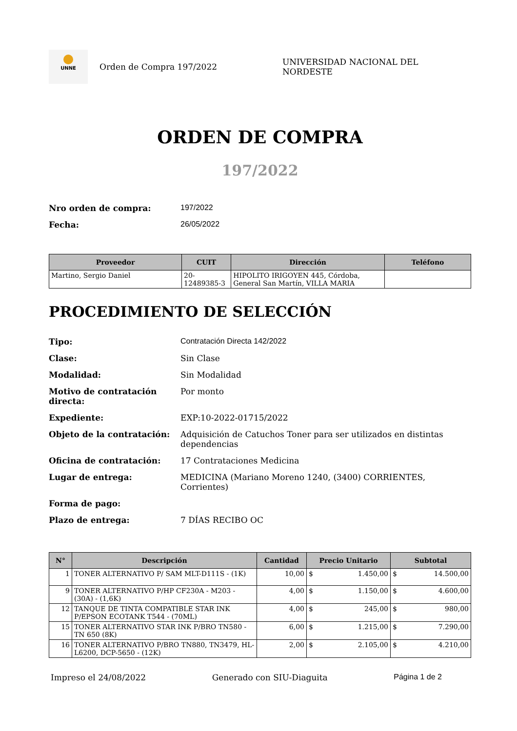UNNE
Orden de Compra 197/2022 UNIVERSIDAD NACIONAL DEL NORDESTE
ORDEN DE COMPRA
197/2022
Nro orden de compra: 197/2022 Fecha: 26/05/2022
| Proveedor | CUIT | Dirección | Teléfono |
| --- | --- | --- | --- |
| Martino, Sergio Daniel | 20-12489385-3 | HIPOLITO IRIGOYEN 445, Córdoba, General San Martín, VILLA MARIA | |
PROCEDIMIENTO DE SELECCIÓN
Tipo: Contratación Directa 142/2022 Clase: Sin Clase Modalidad: Sin Modalidad Motivo de contratación directa: Por monto Expediente: EXP:10-2022-01715/2022 Objeto de la contratación: Adquisición de Catuchos Toner para ser utilizados en distintas dependencias Oficina de contratación: 17 Contrataciones Medicina Lugar de entrega: MEDICINA (Mariano Moreno 1240, (3400) CORRIENTES, Corrientes) Forma de pago: Plazo de entrega: 7 DÍAS RECIBO OC
| N° | Descripción | Cantidad | Precio Unitario | Subtotal |
| --- | --- | --- | --- | --- |
| 1 | TONER ALTERNATIVO P/ SAM MLT-D111S - (1K) | 10,00 | $ 1.450,00 | $ 14.500,00 |
| 9 | TONER ALTERNATIVO P/HP CF230A - M203 - (30A) - (1,6K) | 4,00 | $ 1.150,00 | $ 4.600,00 |
| 12 | TANQUE DE TINTA COMPATIBLE STAR INK P/EPSON ECOTANK T544 - (70ML) | 4,00 | $ 245,00 | $ 980,00 |
| 15 | TONER ALTERNATIVO STAR INK P/BRO TN580 - TN 650 (8K) | 6,00 | $ 1.215,00 | $ 7.290,00 |
| 16 | TONER ALTERNATIVO P/BRO TN880, TN3479, HL-L6200, DCP-5650 - (12K) | 2,00 | $ 2.105,00 | $ 4.210,00 |
Impreso el 24/08/2022 Generado con SIU-Diaguita Página 1 de 2